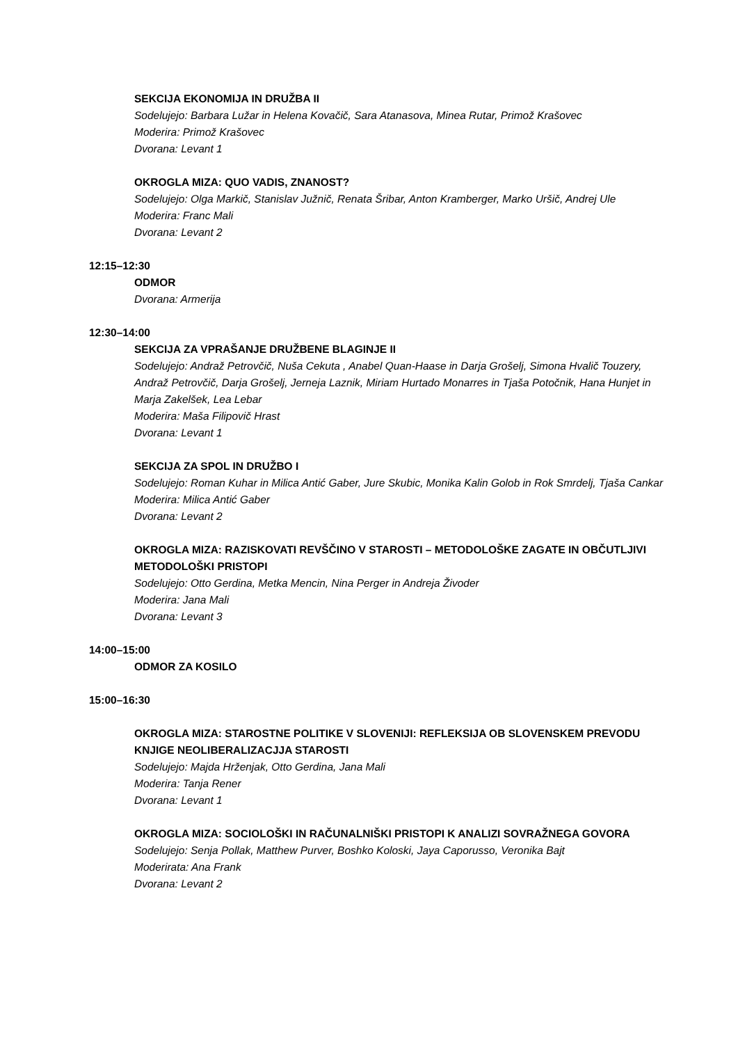SEKCIJA EKONOMIJA IN DRUŽBA II
Sodelujejo: Barbara Lužar in Helena Kovačič, Sara Atanasova, Minea Rutar, Primož Krašovec
Moderira: Primož Krašovec
Dvorana: Levant 1
OKROGLA MIZA: QUO VADIS, ZNANOST?
Sodelujejo: Olga Markič, Stanislav Južnič, Renata Šribar, Anton Kramberger, Marko Uršič, Andrej Ule
Moderira: Franc Mali
Dvorana: Levant 2
12:15–12:30
ODMOR
Dvorana: Armerija
12:30–14:00
SEKCIJA ZA VPRAŠANJE DRUŽBENE BLAGINJE II
Sodelujejo: Andraž Petrovčič, Nuša Cekuta , Anabel Quan-Haase in Darja Grošelj, Simona Hvalič Touzery, Andraž Petrovčič, Darja Grošelj, Jerneja Laznik, Miriam Hurtado Monarres in Tjaša Potočnik, Hana Hunjet in Marja Zakelšek, Lea Lebar
Moderira: Maša Filipovič Hrast
Dvorana: Levant 1
SEKCIJA ZA SPOL IN DRUŽBO I
Sodelujejo: Roman Kuhar in Milica Antić Gaber, Jure Skubic, Monika Kalin Golob in Rok Smrdelj, Tjaša Cankar
Moderira: Milica Antić Gaber
Dvorana: Levant 2
OKROGLA MIZA: RAZISKOVATI REVŠČINO V STAROSTI – METODOLOŠKE ZAGATE IN OBČUTLJIVI METODOLOŠKI PRISTOPI
Sodelujejo: Otto Gerdina, Metka Mencin, Nina Perger in Andreja Živoder
Moderira: Jana Mali
Dvorana: Levant 3
14:00–15:00
ODMOR ZA KOSILO
15:00–16:30
OKROGLA MIZA: STAROSTNE POLITIKE V SLOVENIJI: REFLEKSIJA OB SLOVENSKEM PREVODU KNJIGE NEOLIBERALIZACJJA STAROSTI
Sodelujejo: Majda Hrženjak, Otto Gerdina, Jana Mali
Moderira: Tanja Rener
Dvorana: Levant 1
OKROGLA MIZA: SOCIOLOŠKI IN RAČUNALNIŠKI PRISTOPI K ANALIZI SOVRAŽNEGA GOVORA
Sodelujejo: Senja Pollak, Matthew Purver, Boshko Koloski, Jaya Caporusso, Veronika Bajt
Moderirata: Ana Frank
Dvorana: Levant 2